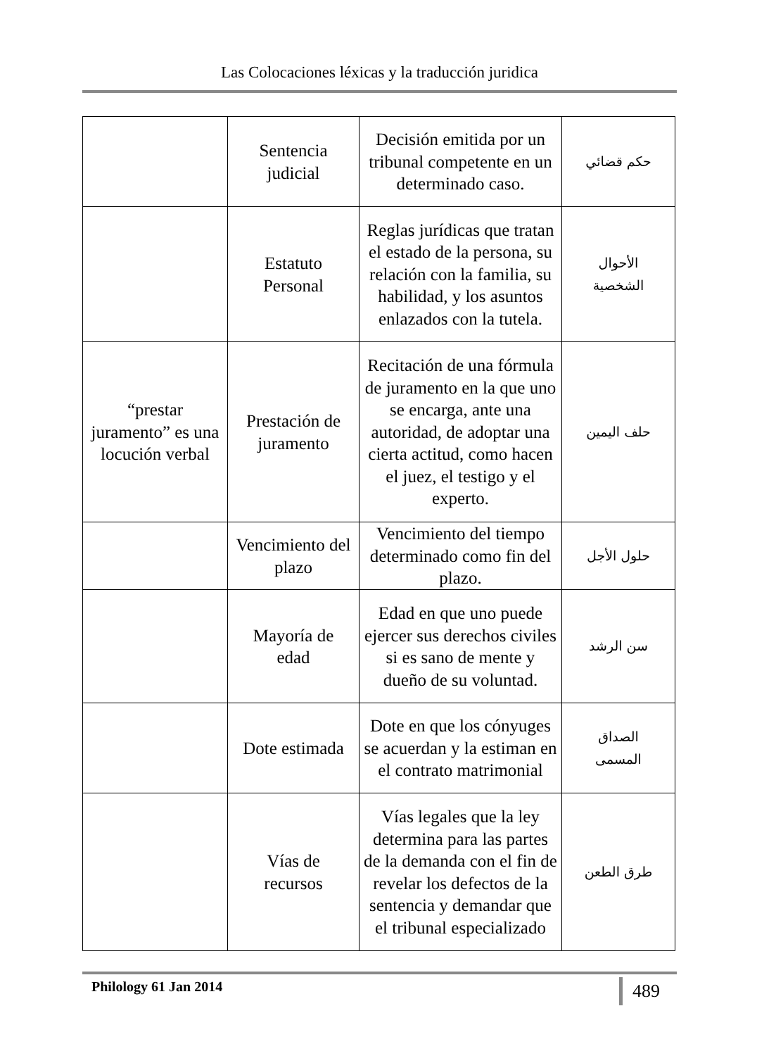Las Colocaciones léxicas y la traducción juridica
| | Sentencia judicial | Decisión emitida por un tribunal competente en un determinado caso. | حكم قضائي |
| | Estatuto Personal | Reglas jurídicas que tratan el estado de la persona, su relación con la familia, su habilidad, y los asuntos enlazados con la tutela. | الأحوال الشخصية |
| “prestar juramento” es una locución verbal | Prestación de juramento | Recitación de una fórmula de juramento en la que uno se encarga, ante una autoridad, de adoptar una cierta actitud, como hacen el juez, el testigo y el experto. | حلف اليمين |
| | Vencimiento del plazo | Vencimiento del tiempo determinado como fin del plazo. | حلول الأجل |
| | Mayoría de edad | Edad en que uno puede ejercer sus derechos civiles si es sano de mente y dueño de su voluntad. | سن الرشد |
| | Dote estimada | Dote en que los cónyuges se acuerdan y la estiman en el contrato matrimonial | الصداق المسمى |
| | Vías de recursos | Vías legales que la ley determina para las partes de la demanda con el fin de revelar los defectos de la sentencia y demandar que el tribunal especializado | طرق الطعن |
Philology 61 Jan 2014 489